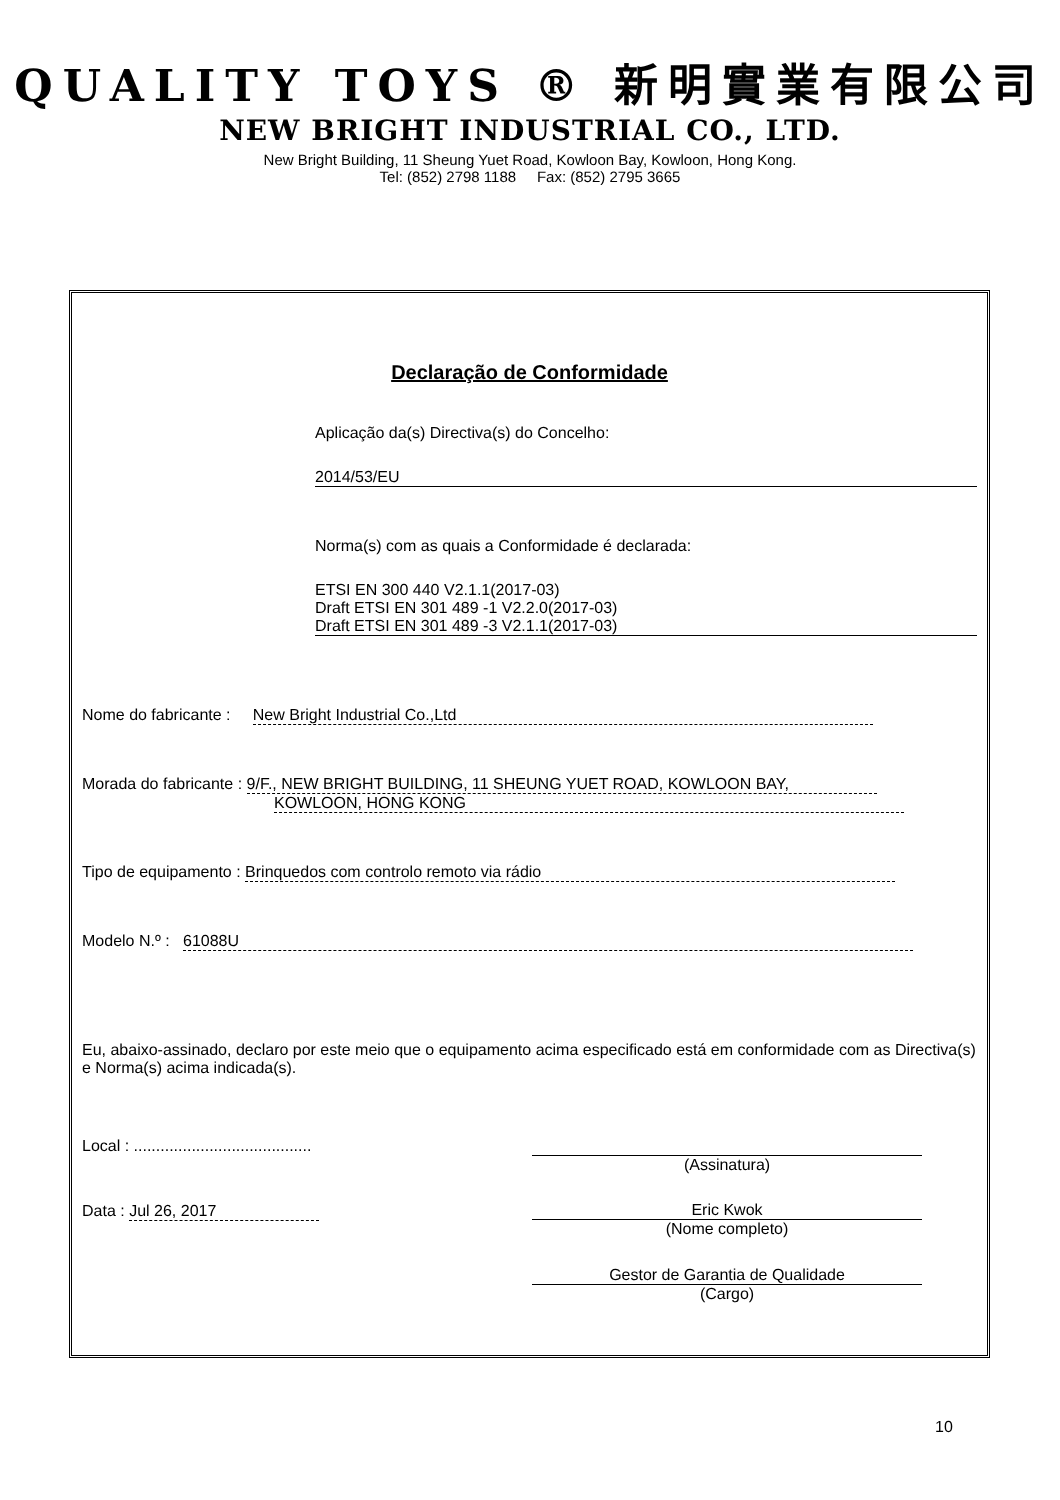QUALITY TOYS ® 新明實業有限公司
NEW BRIGHT INDUSTRIAL CO., LTD.
New Bright Building, 11 Sheung Yuet Road, Kowloon Bay, Kowloon, Hong Kong.
Tel: (852) 2798 1188 Fax: (852) 2795 3665
Declaração de Conformidade
Aplicação da(s) Directiva(s) do Concelho:
2014/53/EU
Norma(s) com as quais a Conformidade é declarada:
ETSI EN 300 440 V2.1.1(2017-03)
Draft ETSI EN 301 489 -1 V2.2.0(2017-03)
Draft ETSI EN 301 489 -3 V2.1.1(2017-03)
Nome do fabricante : New Bright Industrial Co.,Ltd
Morada do fabricante : 9/F., NEW BRIGHT BUILDING, 11 SHEUNG YUET ROAD, KOWLOON BAY,
KOWLOON, HONG KONG
Tipo de equipamento : Brinquedos com controlo remoto via rádio
Modelo N.º : 61088U
Eu, abaixo-assinado, declaro por este meio que o equipamento acima especificado está em conformidade com as Directiva(s) e Norma(s) acima indicada(s).
Local : ........................................
(Assinatura)
Data : Jul 26, 2017
Eric Kwok
(Nome completo)
Gestor de Garantia de Qualidade
(Cargo)
10